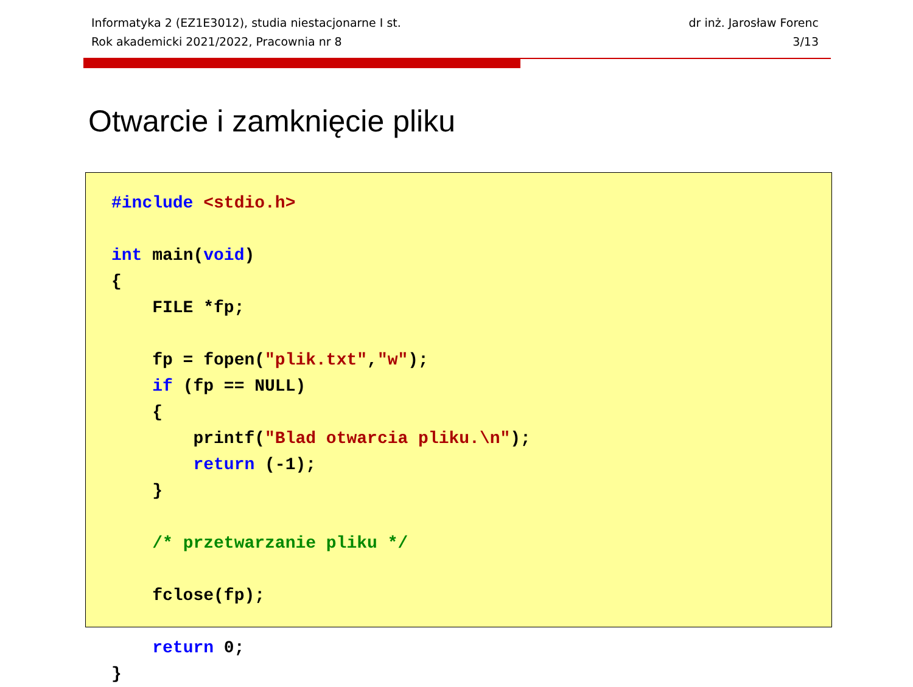Informatyka 2 (EZ1E3012), studia niestacjonarne I st.
Rok akademicki 2021/2022, Pracownia nr 8
dr inż. Jarosław Forenc
3/13
Otwarcie i zamknięcie pliku
#include <stdio.h>

int main(void)
{
    FILE *fp;

    fp = fopen("plik.txt","w");
    if (fp == NULL)
    {
        printf("Blad otwarcia pliku.\n");
        return (-1);
    }

    /* przetwarzanie pliku */

    fclose(fp);

    return 0;
}